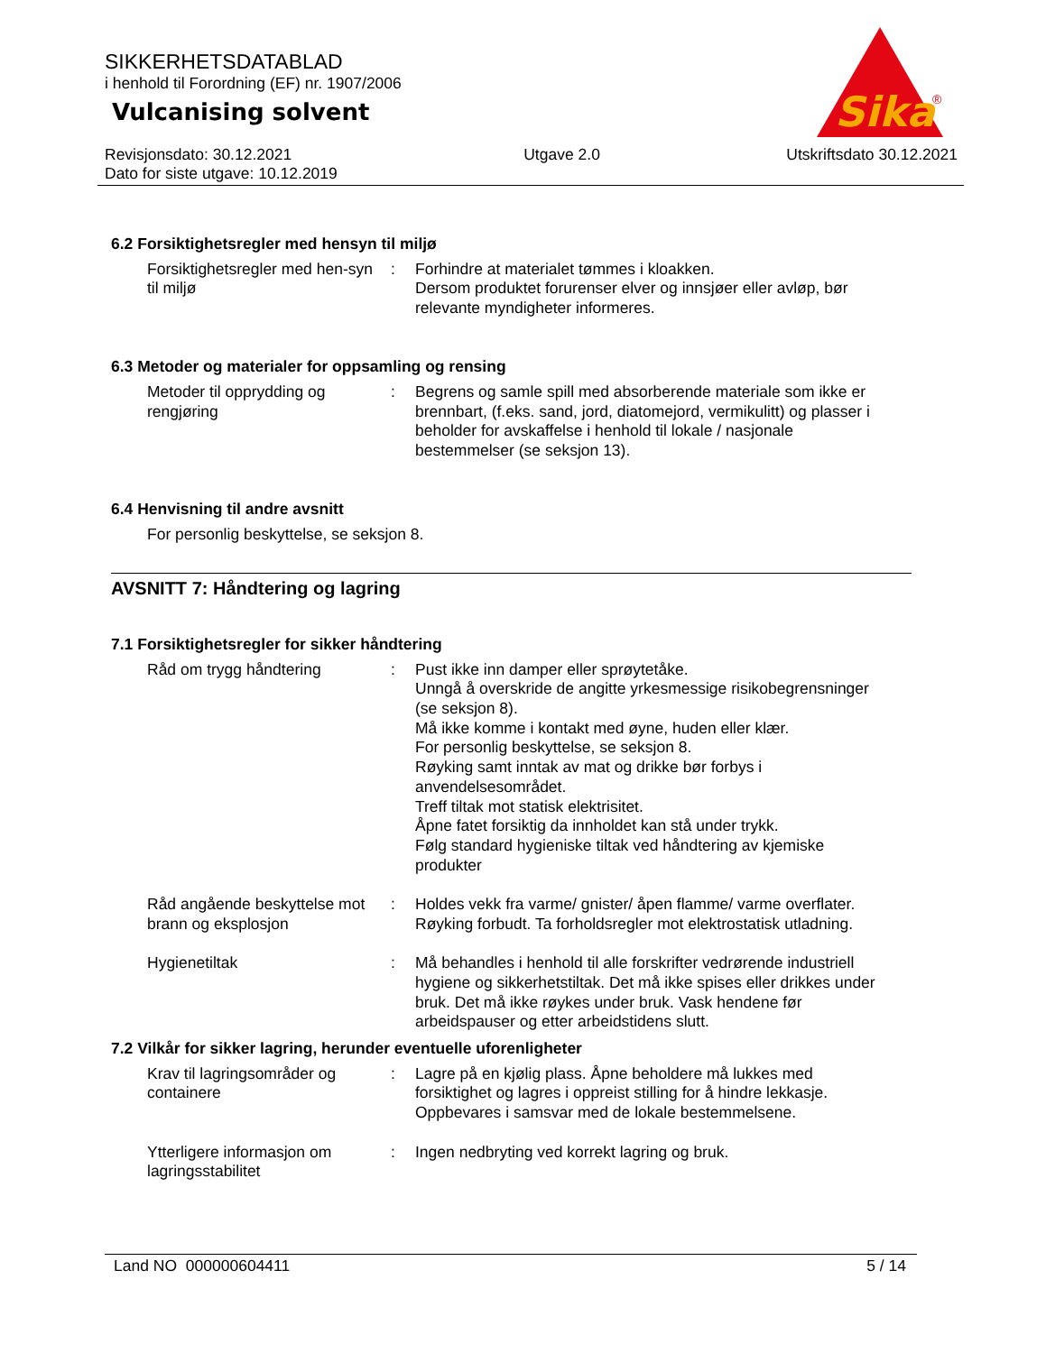Sika
®
SIKKERHETSDATABLAD
i henhold til Forordning (EF) nr. 1907/2006
Vulcanising solvent
Revisjonsdato: 30.12.2021
Dato for siste utgave: 10.12.2019
Utgave 2.0 Utskriftsdato 30.12.2021
6.2 Forsiktighetsregler med hensyn til miljø
Forsiktighetsregler med hen-syn til miljø
: Forhindre at materialet tømmes i kloakken.
Dersom produktet forurenser elver og innsjøer eller avløp, bør relevante myndigheter informeres.
6.3 Metoder og materialer for oppsamling og rensing
Metoder til opprydding og rengjøring
: Begrens og samle spill med absorberende materiale som ikke er brennbart, (f.eks. sand, jord, diatomejord, vermikulitt) og plasser i beholder for avskaffelse i henhold til lokale / nasjonale bestemmelser (se seksjon 13).
6.4 Henvisning til andre avsnitt
For personlig beskyttelse, se seksjon 8.
AVSNITT 7: Håndtering og lagring
7.1 Forsiktighetsregler for sikker håndtering
Råd om trygg håndtering : Pust ikke inn damper eller sprøytetåke.
Unngå å overskride de angitte yrkesmessige risikobegrensninger (se seksjon 8).
Må ikke komme i kontakt med øyne, huden eller klær.
For personlig beskyttelse, se seksjon 8.
Røyking samt inntak av mat og drikke bør forbys i anvendelsesområdet.
Treff tiltak mot statisk elektrisitet.
Åpne fatet forsiktig da innholdet kan stå under trykk.
Følg standard hygieniske tiltak ved håndtering av kjemiske produkter
Råd angående beskyttelse mot brann og eksplosjon
: Holdes vekk fra varme/ gnister/ åpen flamme/ varme overflater. Røyking forbudt. Ta forholdsregler mot elektrostatisk utladning.
Hygienetiltak : Må behandles i henhold til alle forskrifter vedrørende industriell hygiene og sikkerhetstiltak. Det må ikke spises eller drikkes under bruk. Det må ikke røykes under bruk. Vask hendene før arbeidspauser og etter arbeidstidens slutt.
7.2 Vilkår for sikker lagring, herunder eventuelle uforenligheter
Krav til lagringsområder og containere
: Lagre på en kjølig plass. Åpne beholdere må lukkes med forsiktighet og lagres i oppreist stilling for å hindre lekkasje. Oppbevares i samsvar med de lokale bestemmelsene.
Ytterligere informasjon om lagringsstabilitet
: Ingen nedbryting ved korrekt lagring og bruk.
Land NO 000000604411 5 / 14